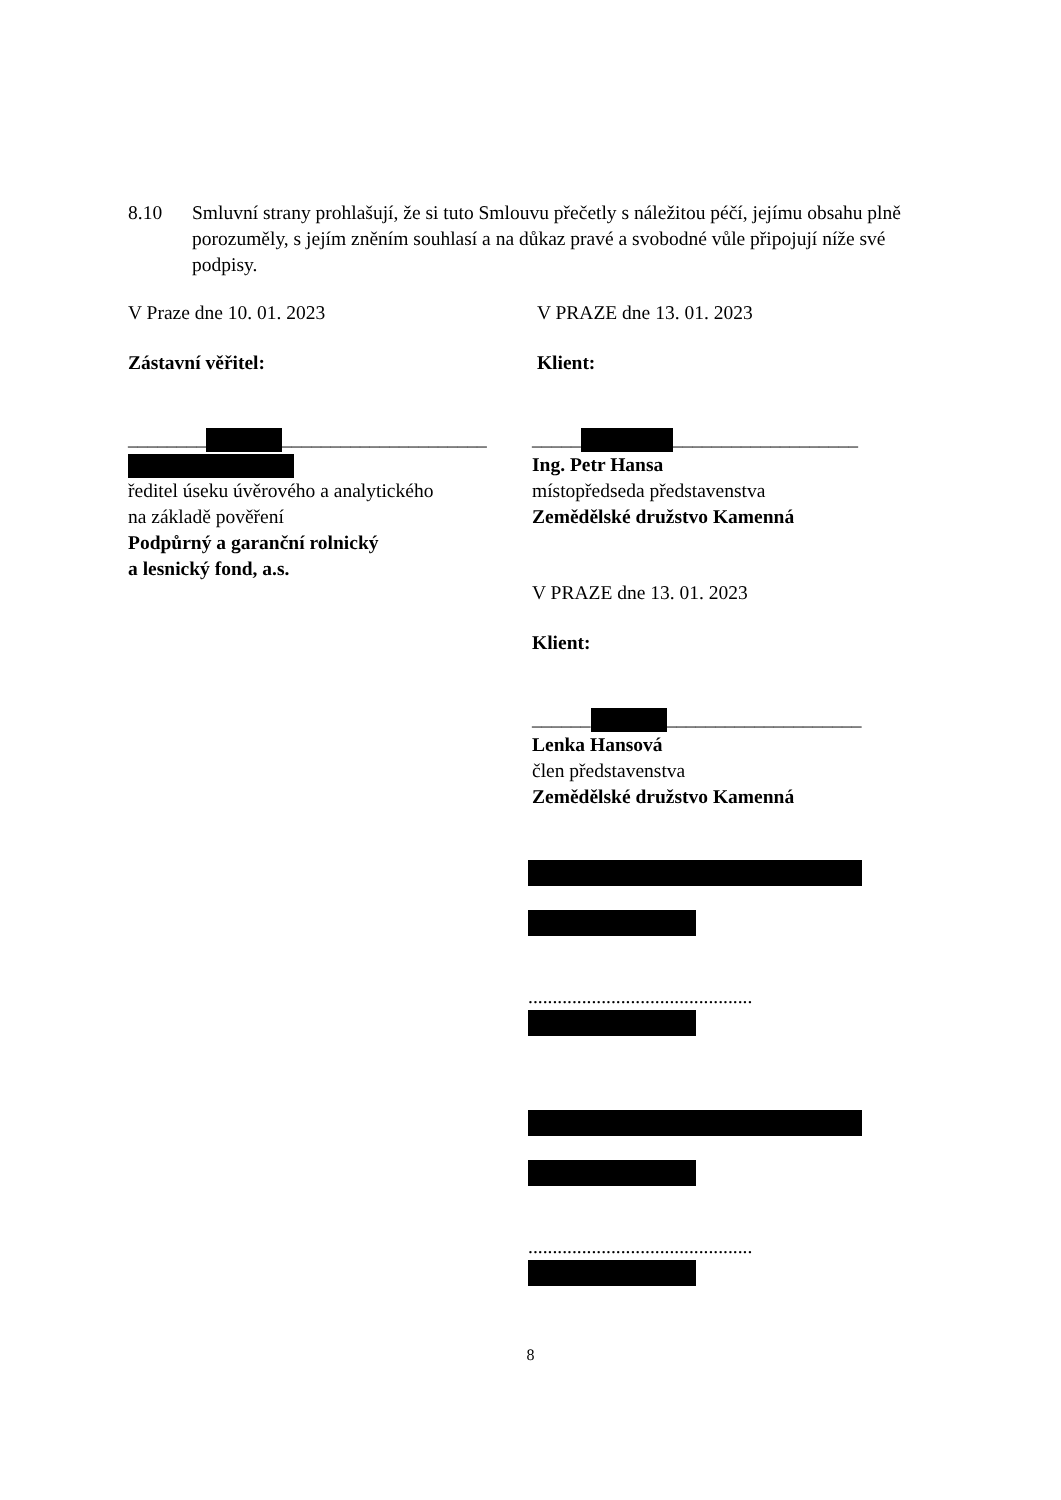8.10 Smluvní strany prohlašují, že si tuto Smlouvu přečetly s náležitou péčí, jejímu obsahu plně porozuměly, s jejím zněním souhlasí a na důkaz pravé a svobodné vůle připojují níže své podpisy.
V Praze dne 10. 01. 2023
Zástavní věřitel:
________ _____________________
ředitel úseku úvěrového a analytického
na základě pověření
Podpůrný a garanční rolnický
a lesnický fond, a.s.
V PRAZE dne 13. 01. 2023
Klient:
_____ ___________________
Ing. Petr Hansa
místopředseda představenstva
Zemědělské družstvo Kamenná
V PRAZE dne 13. 01. 2023
Klient:
______ ____________________
Lenka Hansová
člen představenstva
Zemědělské družstvo Kamenná
..............................................
..............................................
8